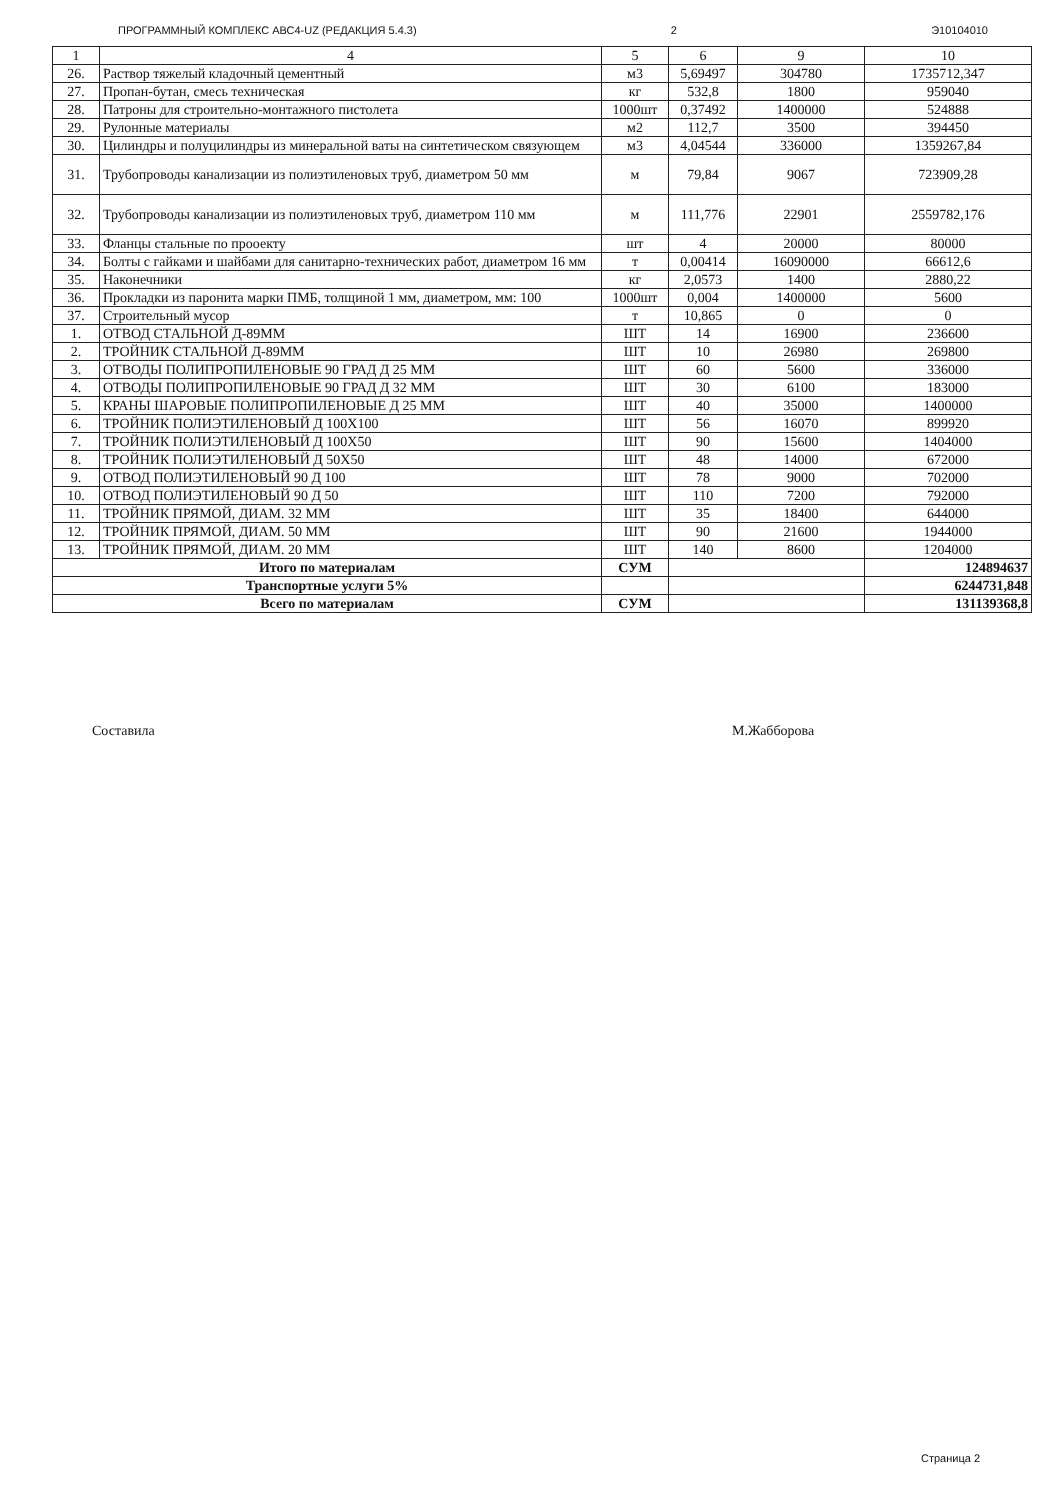ПРОГРАММНЫЙ КОМПЛЕКС АВС4-UZ (РЕДАКЦИЯ 5.4.3) 2 Э10104010
| 1 | 4 | 5 | 6 | 9 | 10 |
| --- | --- | --- | --- | --- | --- |
| 26. | Раствор тяжелый кладочный цементный | м3 | 5,69497 | 304780 | 1735712,347 |
| 27. | Пропан-бутан, смесь техническая | кг | 532,8 | 1800 | 959040 |
| 28. | Патроны для строительно-монтажного пистолета | 1000шт | 0,37492 | 1400000 | 524888 |
| 29. | Рулонные материалы | м2 | 112,7 | 3500 | 394450 |
| 30. | Цилиндры и полуцилиндры из минеральной ваты на синтетическом связующем | м3 | 4,04544 | 336000 | 1359267,84 |
| 31. | Трубопроводы канализации из полиэтиленовых труб, диаметром 50 мм | м | 79,84 | 9067 | 723909,28 |
| 32. | Трубопроводы канализации из полиэтиленовых труб, диаметром 110 мм | м | 111,776 | 22901 | 2559782,176 |
| 33. | Фланцы стальные по прооекту | шт | 4 | 20000 | 80000 |
| 34. | Болты с гайками и шайбами для санитарно-технических работ, диаметром 16 мм | т | 0,00414 | 16090000 | 66612,6 |
| 35. | Наконечники | кг | 2,0573 | 1400 | 2880,22 |
| 36. | Прокладки из паронита марки ПМБ, толщиной 1 мм, диаметром, мм: 100 | 1000шт | 0,004 | 1400000 | 5600 |
| 37. | Строительный мусор | т | 10,865 | 0 | 0 |
| 1. | ОТВОД СТАЛЬНОЙ Д-89ММ | ШТ | 14 | 16900 | 236600 |
| 2. | ТРОЙНИК СТАЛЬНОЙ Д-89ММ | ШТ | 10 | 26980 | 269800 |
| 3. | ОТВОДЫ ПОЛИПРОПИЛЕНОВЫЕ 90 ГРАД Д 25 ММ | ШТ | 60 | 5600 | 336000 |
| 4. | ОТВОДЫ ПОЛИПРОПИЛЕНОВЫЕ 90 ГРАД Д 32 ММ | ШТ | 30 | 6100 | 183000 |
| 5. | КРАНЫ ШАРОВЫЕ ПОЛИПРОПИЛЕНОВЫЕ Д 25 ММ | ШТ | 40 | 35000 | 1400000 |
| 6. | ТРОЙНИК ПОЛИЭТИЛЕНОВЫЙ Д 100Х100 | ШТ | 56 | 16070 | 899920 |
| 7. | ТРОЙНИК ПОЛИЭТИЛЕНОВЫЙ Д 100Х50 | ШТ | 90 | 15600 | 1404000 |
| 8. | ТРОЙНИК ПОЛИЭТИЛЕНОВЫЙ Д 50Х50 | ШТ | 48 | 14000 | 672000 |
| 9. | ОТВОД ПОЛИЭТИЛЕНОВЫЙ 90 Д 100 | ШТ | 78 | 9000 | 702000 |
| 10. | ОТВОД ПОЛИЭТИЛЕНОВЫЙ 90 Д 50 | ШТ | 110 | 7200 | 792000 |
| 11. | ТРОЙНИК ПРЯМОЙ, ДИАМ. 32 ММ | ШТ | 35 | 18400 | 644000 |
| 12. | ТРОЙНИК ПРЯМОЙ, ДИАМ. 50 ММ | ШТ | 90 | 21600 | 1944000 |
| 13. | ТРОЙНИК ПРЯМОЙ, ДИАМ. 20 ММ | ШТ | 140 | 8600 | 1204000 |
| Итого по материалам | | СУМ | | | 124894637 |
| Транспортные услуги 5% | | | | | 6244731,848 |
| Всего по материалам | | СУМ | | | 131139368,8 |
Составила М.Жабборова
Страница 2